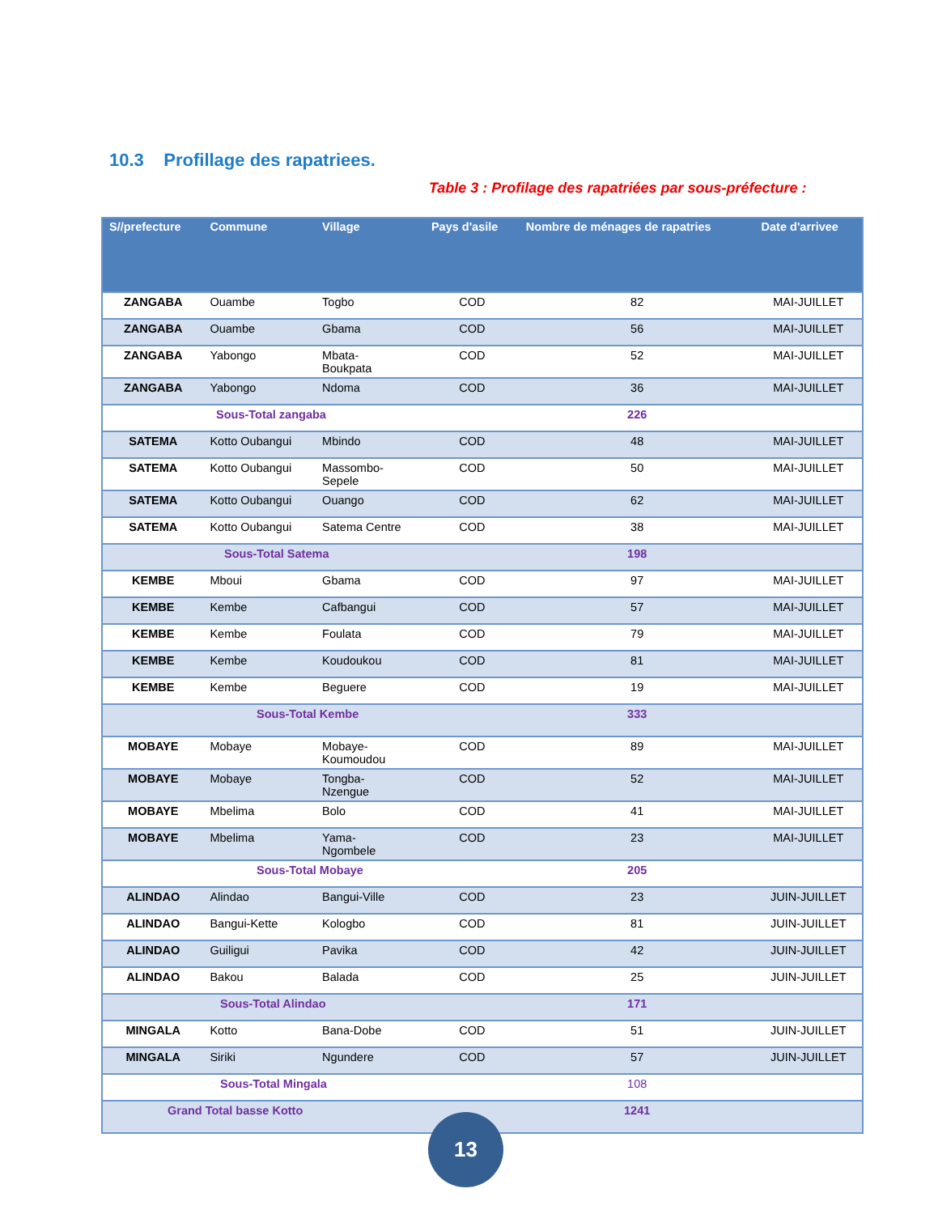10.3 Profillage des rapatriees.
Table 3 : Profilage des rapatriées par sous-préfecture :
| S//prefecture | Commune | Village | Pays d'asile | Nombre de ménages de rapatries | Date d'arrivee |
| --- | --- | --- | --- | --- | --- |
| ZANGABA | Ouambe | Togbo | COD | 82 | MAI-JUILLET |
| ZANGABA | Ouambe | Gbama | COD | 56 | MAI-JUILLET |
| ZANGABA | Yabongo | Mbata- Boukpata | COD | 52 | MAI-JUILLET |
| ZANGABA | Yabongo | Ndoma | COD | 36 | MAI-JUILLET |
| Sous-Total zangaba | | | | 226 | |
| SATEMA | Kotto Oubangui | Mbindo | COD | 48 | MAI-JUILLET |
| SATEMA | Kotto Oubangui | Massombo- Sepele | COD | 50 | MAI-JUILLET |
| SATEMA | Kotto Oubangui | Ouango | COD | 62 | MAI-JUILLET |
| SATEMA | Kotto Oubangui | Satema Centre | COD | 38 | MAI-JUILLET |
| Sous-Total Satema | | | | 198 | |
| KEMBE | Mboui | Gbama | COD | 97 | MAI-JUILLET |
| KEMBE | Kembe | Cafbangui | COD | 57 | MAI-JUILLET |
| KEMBE | Kembe | Foulata | COD | 79 | MAI-JUILLET |
| KEMBE | Kembe | Koudoukou | COD | 81 | MAI-JUILLET |
| KEMBE | Kembe | Beguere | COD | 19 | MAI-JUILLET |
| Sous-Total Kembe | | | | 333 | |
| MOBAYE | Mobaye | Mobaye- Koumoudou | COD | 89 | MAI-JUILLET |
| MOBAYE | Mobaye | Tongba- Nzengue | COD | 52 | MAI-JUILLET |
| MOBAYE | Mbelima | Bolo | COD | 41 | MAI-JUILLET |
| MOBAYE | Mbelima | Yama- Ngombele | COD | 23 | MAI-JUILLET |
| Sous-Total Mobaye | | | | 205 | |
| ALINDAO | Alindao | Bangui-Ville | COD | 23 | JUIN-JUILLET |
| ALINDAO | Bangui-Kette | Kologbo | COD | 81 | JUIN-JUILLET |
| ALINDAO | Guiligui | Pavika | COD | 42 | JUIN-JUILLET |
| ALINDAO | Bakou | Balada | COD | 25 | JUIN-JUILLET |
| Sous-Total Alindao | | | | 171 | |
| MINGALA | Kotto | Bana-Dobe | COD | 51 | JUIN-JUILLET |
| MINGALA | Siriki | Ngundere | COD | 57 | JUIN-JUILLET |
| Sous-Total Mingala | | | | 108 | |
| Grand Total basse Kotto | | | | 1241 | |
13